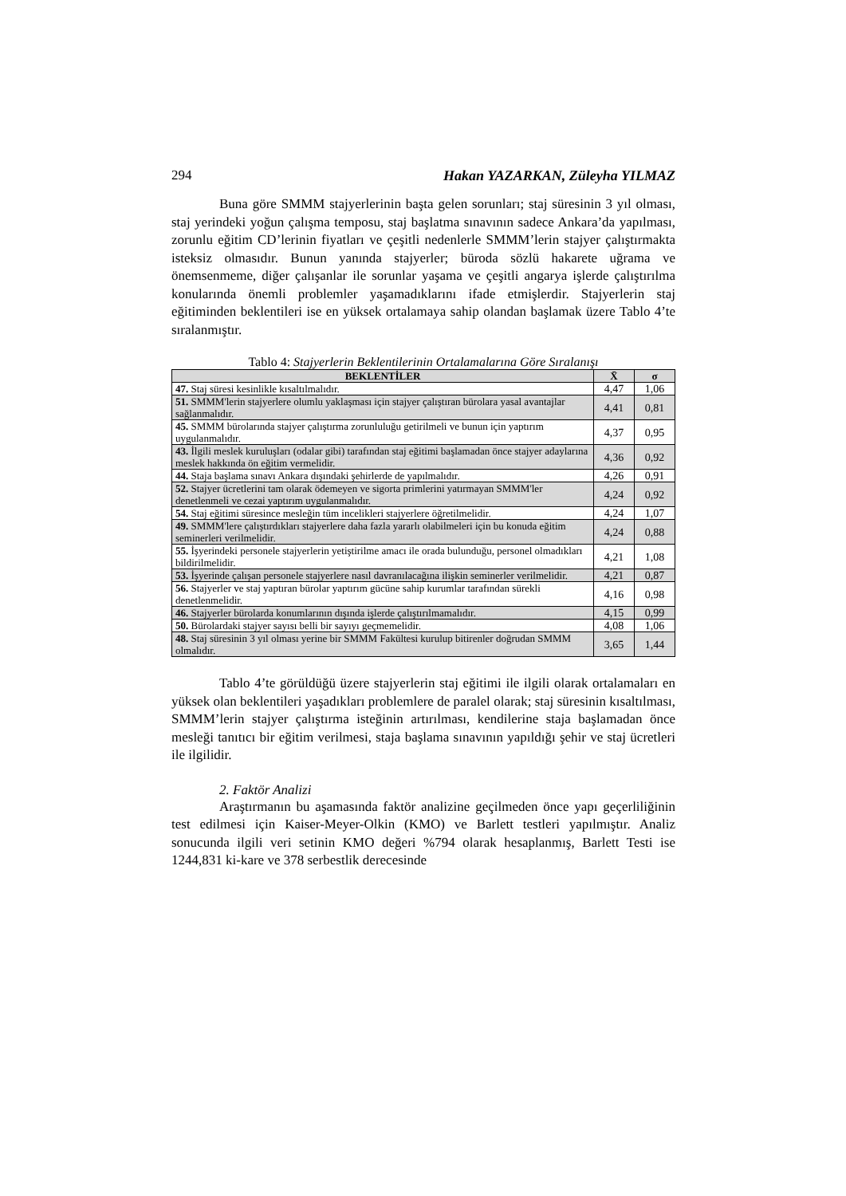294 Hakan YAZARKAN, Züleyha YILMAZ
Buna göre SMMM stajyerlerinin başta gelen sorunları; staj süresinin 3 yıl olması, staj yerindeki yoğun çalışma temposu, staj başlatma sınavının sadece Ankara’da yapılması, zorunlu eğitim CD’lerinin fiyatları ve çeşitli nedenlerle SMMM’lerin stajyer çalıştırmakta isteksiz olmasıdır. Bunun yanında stajyerler; büroda sözlü hakarete uğrama ve önemsenmeme, diğer çalışanlar ile sorunlar yaşama ve çeşitli angarya işlerde çalıştırılma konularında önemli problemler yaşamadıklarını ifade etmişlerdir. Stajyerlerin staj eğitiminden beklentileri ise en yüksek ortalamaya sahip olandan başlamak üzere Tablo 4’te sıralanmıştır.
Tablo 4: Stajyerlerin Beklentilerinin Ortalamalarına Göre Sıralanışı
| BEKLENTİLER | X̄ | σ |
| --- | --- | --- |
| 47. Staj süresi kesinlikle kısaltılmalıdır. | 4,47 | 1,06 |
| 51. SMMM'lerin stajyerlere olumlu yaklaşması için stajyer çalıştıran bürolara yasal avantajlar sağlanmalıdır. | 4,41 | 0,81 |
| 45. SMMM bürolarında stajyer çalıştırma zorunluluğu getirilmeli ve bunun için yaptırım uygulanmalıdır. | 4,37 | 0,95 |
| 43. İlgili meslek kuruluşları (odalar gibi) tarafından staj eğitimi başlamadan önce stajyer adaylarına meslek hakkında ön eğitim vermelidir. | 4,36 | 0,92 |
| 44. Staja başlama sınavı Ankara dışındaki şehirlerde de yapılmalıdır. | 4,26 | 0,91 |
| 52. Stajyer ücretlerini tam olarak ödemeyen ve sigorta primlerini yatırmayan SMMM'ler denetlenmeli ve cezai yaptırım uygulanmalıdır. | 4,24 | 0,92 |
| 54. Staj eğitimi süresince mesleğin tüm incelikleri stajyerlere öğretilmelidir. | 4,24 | 1,07 |
| 49. SMMM'lere çalıştırdıkları stajyerlere daha fazla yararlı olabilmeleri için bu konuda eğitim seminerleri verilmelidir. | 4,24 | 0,88 |
| 55. İşyerindeki personele stajyerlerin yetiştirilme amacı ile orada bulunduğu, personel olmadıkları bildirilmelidir. | 4,21 | 1,08 |
| 53. İşyerinde çalışan personele stajyerlere nasıl davranılacağına ilişkin seminerler verilmelidir. | 4,21 | 0,87 |
| 56. Stajyerler ve staj yaptıran bürolar yaptırım gücüne sahip kurumlar tarafından sürekli denetlenmelidir. | 4,16 | 0,98 |
| 46. Stajyerler bürolarda konumlarının dışında işlerde çalıştırılmamalıdır. | 4,15 | 0,99 |
| 50. Bürolardaki stajyer sayısı belli bir sayıyı geçmemelidir. | 4,08 | 1,06 |
| 48. Staj süresinin 3 yıl olması yerine bir SMMM Fakültesi kurulup bitirenler doğrudan SMMM olmalıdır. | 3,65 | 1,44 |
Tablo 4’te görüldüğü üzere stajyerlerin staj eğitimi ile ilgili olarak ortalamaları en yüksek olan beklentileri yaşadıkları problemlere de paralel olarak; staj süresinin kısaltılması, SMMM’lerin stajyer çalıştırma isteğinin artırılması, kendilerine staja başlamadan önce mesleği tanıtıcı bir eğitim verilmesi, staja başlama sınavının yapıldığı şehir ve staj ücretleri ile ilgilidir.
2. Faktör Analizi
Araştırmanın bu aşamasında faktör analizine geçilmeden önce yapı geçerliliğinin test edilmesi için Kaiser-Meyer-Olkin (KMO) ve Barlett testleri yapılmıştır. Analiz sonucunda ilgili veri setinin KMO değeri %794 olarak hesaplanmış, Barlett Testi ise 1244,831 ki-kare ve 378 serbestlik derecesinde